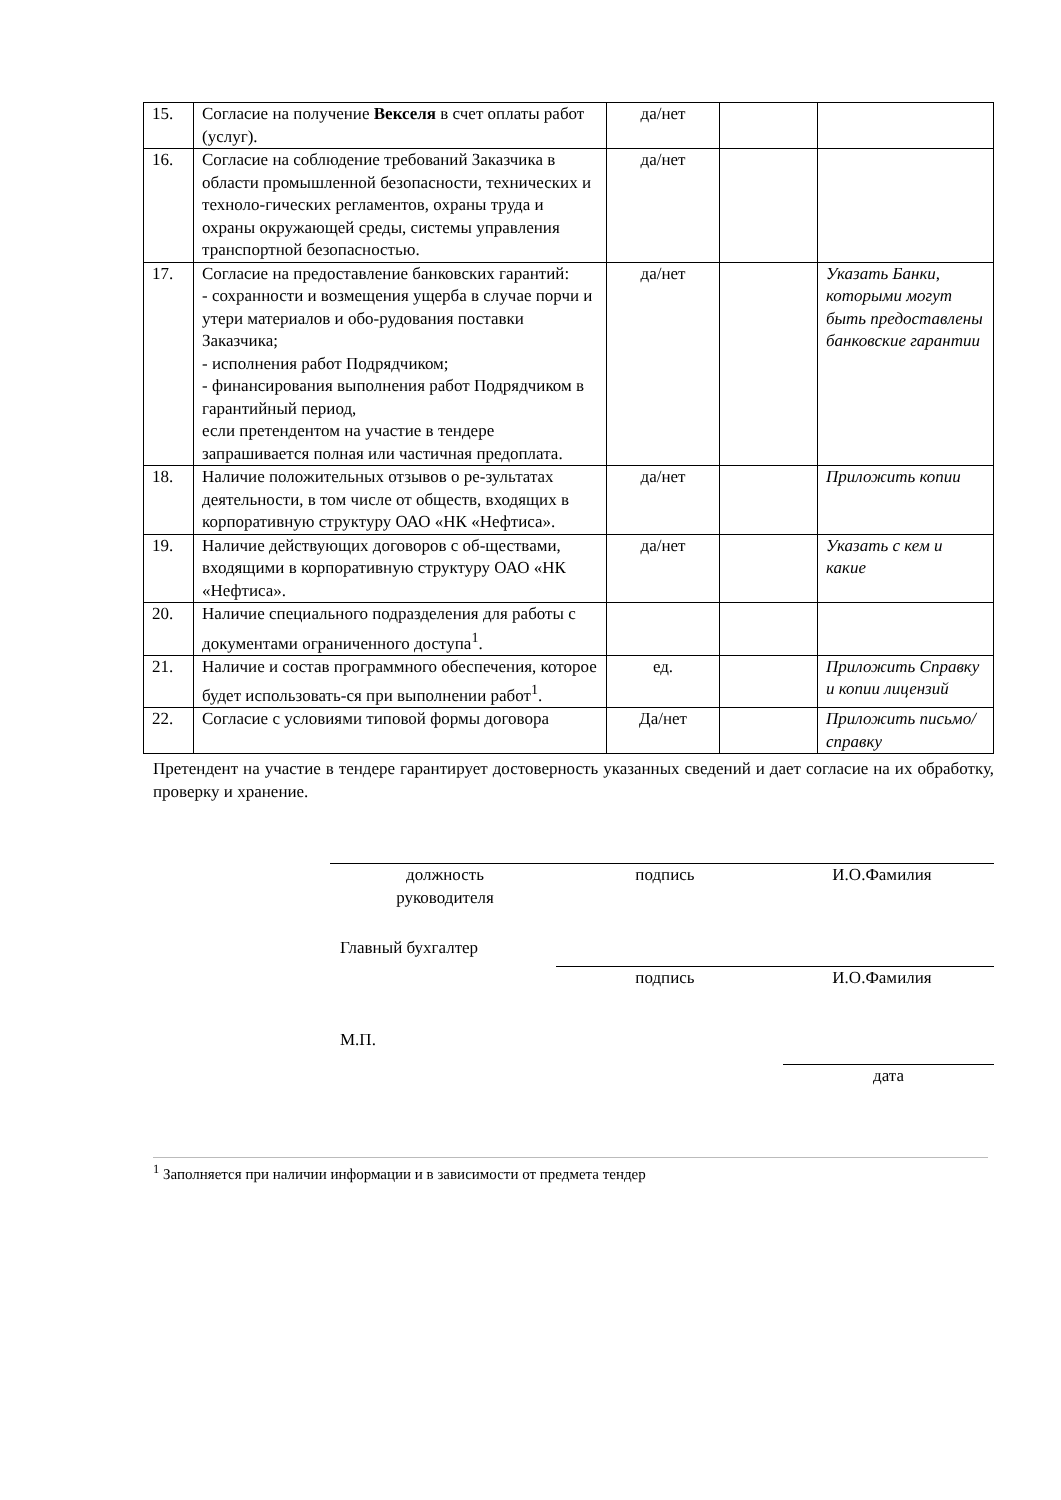| 15. | Согласие на получение Векселя в счет оплаты работ (услуг). | да/нет | | |
| 16. | Согласие на соблюдение требований Заказчика в области промышленной безопасности, технических и техноло-гических регламентов, охраны труда и охраны окружающей среды, системы управления транспортной безопасностью. | да/нет | | |
| 17. | Согласие на предоставление банковских гарантий: - сохранности и возмещения ущерба в случае порчи и утери материалов и обо-рудования поставки Заказчика; - исполнения работ Подрядчиком; - финансирования выполнения работ Подрядчиком в гарантийный период, если претендентом на участие в тендере запрашивается полная или частичная предоплата. | да/нет | | Указать Банки, которыми могут быть предоставлены банковские гарантии |
| 18. | Наличие положительных отзывов о ре-зультатах деятельности, в том числе от обществ, входящих в корпоративную структуру ОАО «НК «Нефтиса». | да/нет | | Приложить копии |
| 19. | Наличие действующих договоров с об-ществами, входящими в корпоративную структуру ОАО «НК «Нефтиса». | да/нет | | Указать с кем и какие |
| 20. | Наличие специального подразделения для работы с документами ограниченного доступа<sup>1</sup>. | | | |
| 21. | Наличие и состав программного обеспечения, которое будет использовать-ся при выполнении работ<sup>1</sup>. | ед. | | Приложить Справку и копии лицензий |
| 22. | Согласие с условиями типовой формы договора | Да/нет | | Приложить письмо/справку |
Претендент на участие в тендере гарантирует достоверность указанных сведений и дает согласие на их обработку, проверку и хранение.
должность
руководителя
подпись И.О.Фамилия
Главный бухгалтер
подпись И.О.Фамилия
М.П.
дата
<sup>1</sup> Заполняется при наличии информации и в зависимости от предмета тендер